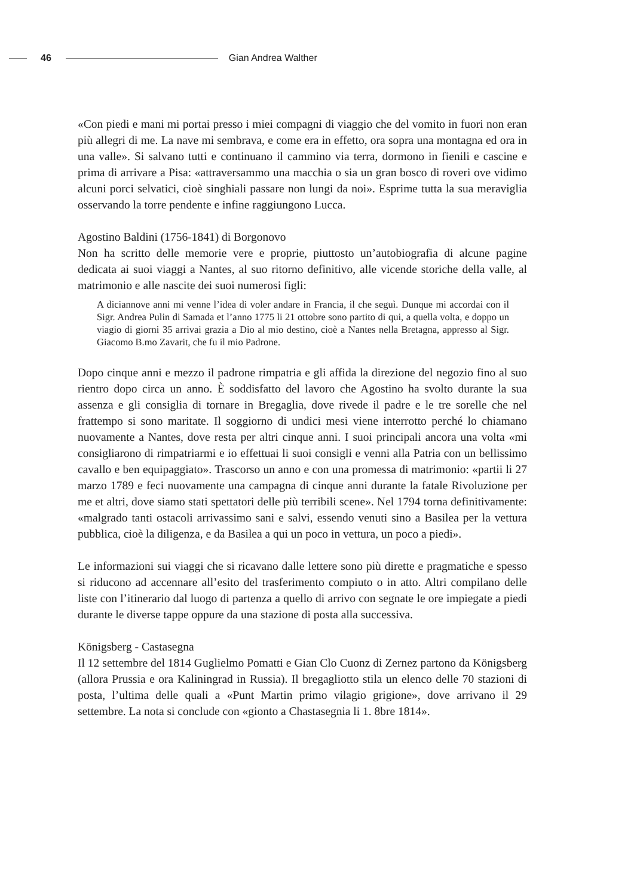46 Gian Andrea Walther
«Con piedi e mani mi portai presso i miei compagni di viaggio che del vomito in fuori non eran più allegri di me. La nave mi sembrava, e come era in effetto, ora sopra una montagna ed ora in una valle». Si salvano tutti e continuano il cammino via terra, dormono in fienili e cascine e prima di arrivare a Pisa: «attraversammo una macchia o sia un gran bosco di roveri ove vidimo alcuni porci selvatici, cioè singhiali passare non lungi da noi». Esprime tutta la sua meraviglia osservando la torre pendente e infine raggiungono Lucca.
Agostino Baldini (1756-1841) di Borgonovo
Non ha scritto delle memorie vere e proprie, piuttosto un’autobiografia di alcune pagine dedicata ai suoi viaggi a Nantes, al suo ritorno definitivo, alle vicende storiche della valle, al matrimonio e alle nascite dei suoi numerosi figli:
A diciannove anni mi venne l’idea di voler andare in Francia, il che seguì. Dunque mi accordai con il Sigr. Andrea Pulin di Samada et l’anno 1775 li 21 ottobre sono partito di qui, a quella volta, e doppo un viagio di giorni 35 arrivai grazia a Dio al mio destino, cioè a Nantes nella Bretagna, appresso al Sigr. Giacomo B.mo Zavarit, che fu il mio Padrone.
Dopo cinque anni e mezzo il padrone rimpatria e gli affida la direzione del negozio fino al suo rientro dopo circa un anno. È soddisfatto del lavoro che Agostino ha svolto durante la sua assenza e gli consiglia di tornare in Bregaglia, dove rivede il padre e le tre sorelle che nel frattempo si sono maritate. Il soggiorno di undici mesi viene interrotto perché lo chiamano nuovamente a Nantes, dove resta per altri cinque anni. I suoi principali ancora una volta «mi consigliarono di rimpatriarmi e io effettuai li suoi consigli e venni alla Patria con un bellissimo cavallo e ben equipaggiato». Trascorso un anno e con una promessa di matrimonio: «partii li 27 marzo 1789 e feci nuovamente una campagna di cinque anni durante la fatale Rivoluzione per me et altri, dove siamo stati spettatori delle più terribili scene». Nel 1794 torna definitivamente: «malgrado tanti ostacoli arrivassimo sani e salvi, essendo venuti sino a Basilea per la vettura pubblica, cioè la diligenza, e da Basilea a qui un poco in vettura, un poco a piedi».
Le informazioni sui viaggi che si ricavano dalle lettere sono più dirette e pragmatiche e spesso si riducono ad accennare all’esito del trasferimento compiuto o in atto. Altri compilano delle liste con l’itinerario dal luogo di partenza a quello di arrivo con segnate le ore impiegate a piedi durante le diverse tappe oppure da una stazione di posta alla successiva.
Königsberg - Castasegna
Il 12 settembre del 1814 Guglielmo Pomatti e Gian Clo Cuonz di Zernez partono da Königsberg (allora Prussia e ora Kaliningrad in Russia). Il bregagliotto stila un elenco delle 70 stazioni di posta, l’ultima delle quali a «Punt Martin primo vilagio grigione», dove arrivano il 29 settembre. La nota si conclude con «gionto a Chastasegnia li 1. 8bre 1814».